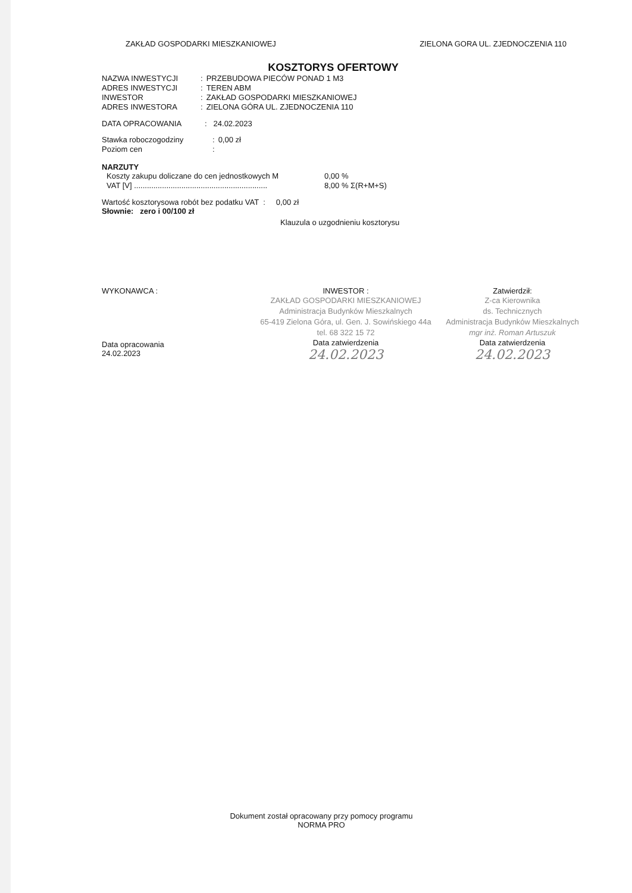ZAKŁAD GOSPODARKI MIESZKANIOWEJ ZIELONA GORA UL. ZJEDNOCZENIA 110
KOSZTORYS OFERTOWY
| NAZWA INWESTYCJI | : | PRZEBUDOWA PIECÓW PONAD 1 M3 |
| ADRES INWESTYCJI | : | TEREN ABM |
| INWESTOR | : | ZAKŁAD GOSPODARKI MIESZKANIOWEJ |
| ADRES INWESTORA | : | ZIELONA GÓRA UL. ZJEDNOCZENIA 110 |
DATA OPRACOWANIA : 24.02.2023
| Stawka roboczogodziny | : | 0,00 zł |
| Poziom cen | : | |
NARZUTY
| Koszty zakupu doliczane do cen jednostkowych M | 0,00 % |
| VAT [V] .............................................................. | 8,00 % Σ(R+M+S) |
Wartość kosztorysowa robót bez podatku VAT : 0,00 zł
Słownie: zero i 00/100 zł
Klauzula o uzgodnieniu kosztorysu
WYKONAWCA :
Data opracowania
24.02.2023
INWESTOR :
ZAKŁAD GOSPODARKI MIESZKANIOWEJ
Administracja Budynków Mieszkalnych
65-419 Zielona Góra, ul. Gen. J. Sowińskiego 44a
tel. 68 322 15 72
Data zatwierdzenia
24.02.2023
Zatwierdził:
Z-ca Kierownika
ds. Technicznych
Administracja Budynków Mieszkalnych
mgr inż. Roman Artuszuk
Data zatwierdzenia
24.02.2023
Dokument został opracowany przy pomocy programu
NORMA PRO